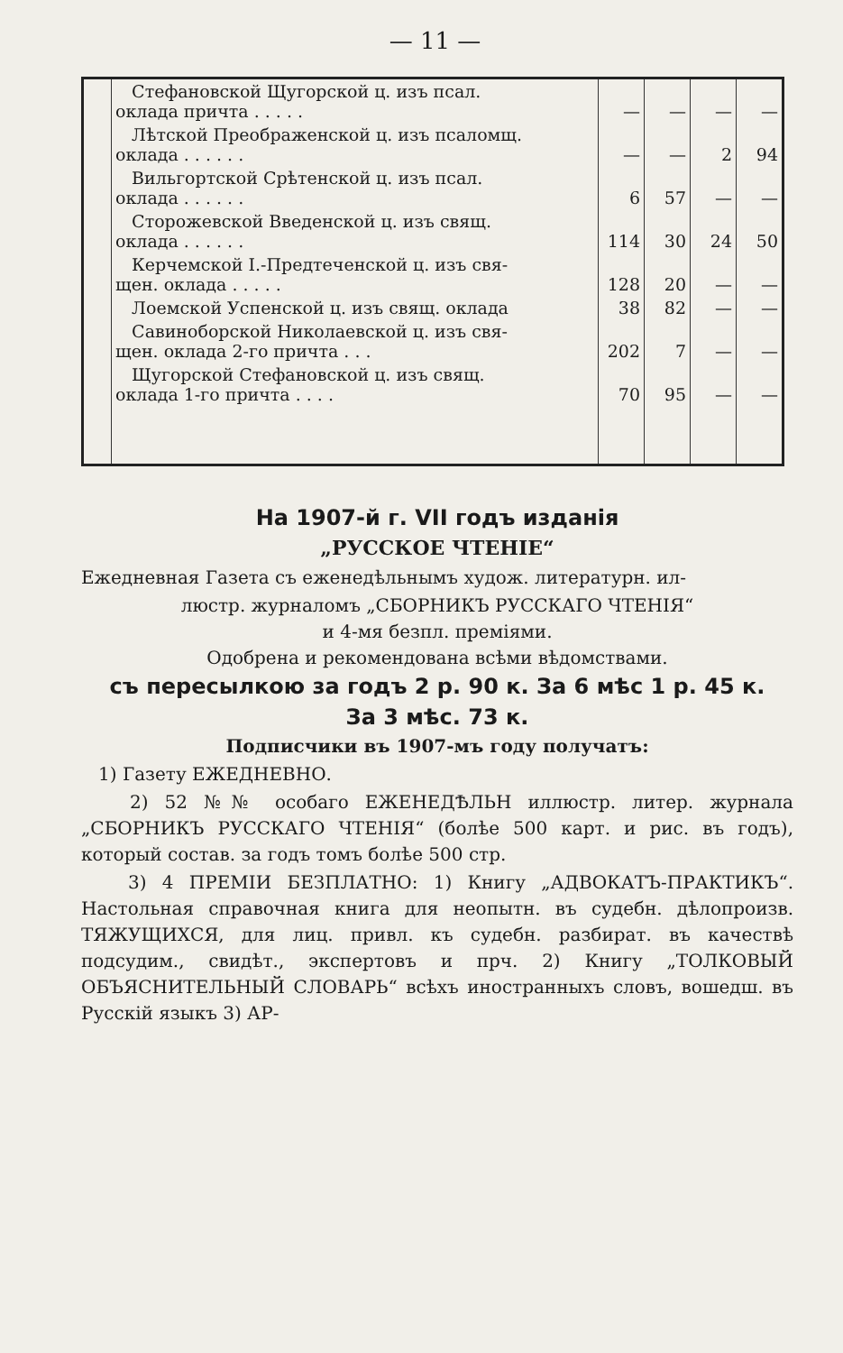— 11 —
| | Стефановской Щугорской ц. изъ псал. оклада причта . . . . . | — | — | — | — |
| | Лѣтской Преображенской ц. изъ псаломщ. оклада . . . . . . | — | — | 2 | 94 |
| | Вильгортской Срѣтенской ц. изъ псал. оклада . . . . . . | 6 | 57 | — | — |
| | Сторожевской Введенской ц. изъ свящ. оклада . . . . . . | 114 | 30 | 24 | 50 |
| | Керчемской I.-Предтеченской ц. изъ свя- щен. оклада . . . . . | 128 | 20 | — | — |
| | Лоемской Успенской ц. изъ свящ. оклада | 38 | 82 | — | — |
| | Савиноборской Николаевской ц. изъ свя- щен. оклада 2-го причта . . . | 202 | 7 | — | — |
| | Щугорской Стефановской ц. изъ свящ. оклада 1-го причта . . . . | 70 | 95 | — | — |
На 1907-й г. VII годъ изданія
„РУССКОЕ ЧТЕНІЕ“
Ежедневная Газета съ еженедѣльнымъ худож. литературн. ил-
люстр. журналомъ „СБОРНИКЪ РУССКАГО ЧТЕНІЯ“
и 4-мя безпл. преміями.
Одобрена и рекомендована всѣми вѣдомствами.
съ пересылкою за годъ 2 р. 90 к. За 6 мѣс 1 р. 45 к.
За 3 мѣс. 73 к.
Подписчики въ 1907-мъ году получатъ:
1) Газету ЕЖЕДНЕВНО.
2) 52 №№ особаго ЕЖЕНЕДѢЛЬН иллюстр. литер. журнала „СБОРНИКЪ РУССКАГО ЧТЕНІЯ“ (болѣе 500 карт. и рис. въ годъ), который состав. за годъ томъ болѣе 500 стр.
3) 4 ПРЕМІИ БЕЗПЛАТНО: 1) Книгу „АДВОКАТЪ-ПРАКТИКЪ“. Настольная справочная книга для неопытн. въ судебн. дѣлопроизв. ТЯЖУЩИХСЯ, для лиц. привл. къ судебн. разбират. въ качествѣ подсудим., свидѣт., экспертовъ и прч. 2) Книгу „ТОЛКОВЫЙ ОБЪЯСНИТЕЛЬНЫЙ СЛОВАРЬ“ всѣхъ иностранныхъ словъ, вошедш. въ Русскій языкъ 3) АР-